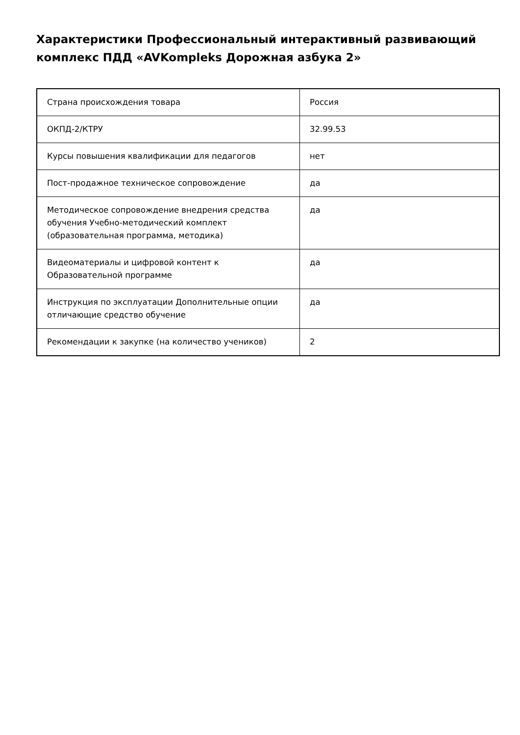Характеристики Профессиональный интерактивный развивающий комплекс ПДД «AVKompleks Дорожная азбука 2»
| Страна происхождения товара | Россия |
| ОКПД-2/КТРУ | 32.99.53 |
| Курсы повышения квалификации для педагогов | нет |
| Пост-продажное техническое сопровождение | да |
| Методическое сопровождение внедрения средства обучения Учебно-методический комплект (образовательная программа, методика) | да |
| Видеоматериалы и цифровой контент к Образовательной программе | да |
| Инструкция по эксплуатации Дополнительные опции отличающие средство обучение | да |
| Рекомендации к закупке (на количество учеников) | 2 |